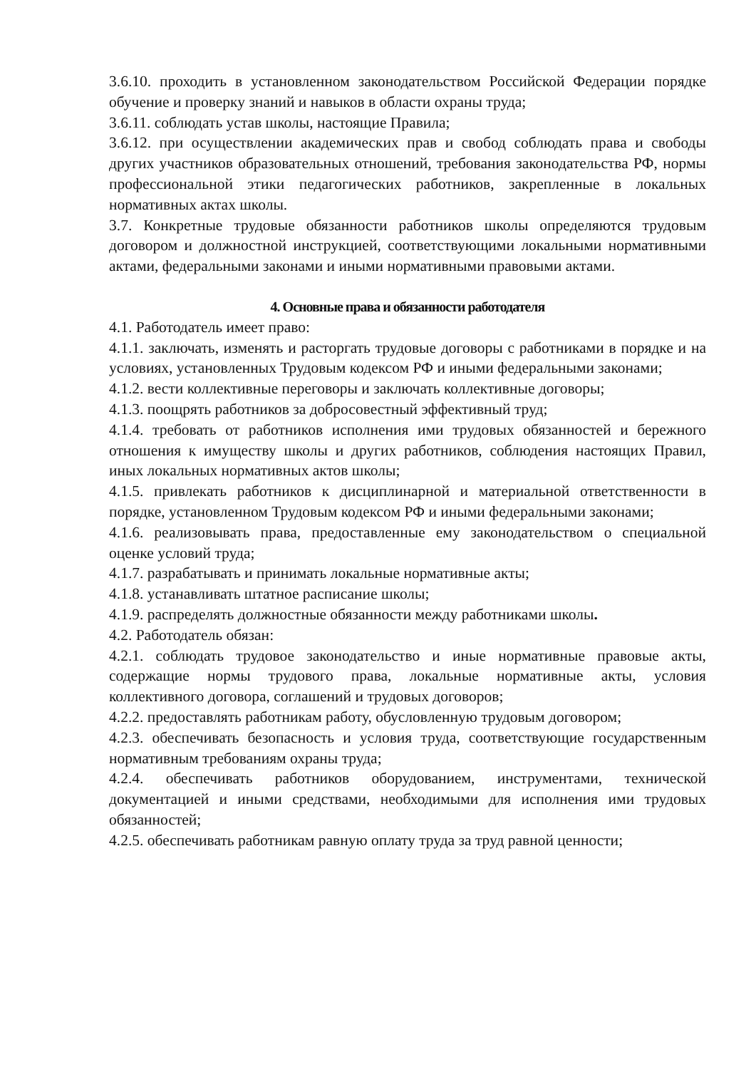3.6.10. проходить в установленном законодательством Российской Федерации порядке обучение и проверку знаний и навыков в области охраны труда;
3.6.11. соблюдать устав школы, настоящие Правила;
3.6.12. при осуществлении академических прав и свобод соблюдать права и свободы других участников образовательных отношений, требования законодательства РФ, нормы профессиональной этики педагогических работников, закрепленные в локальных нормативных актах школы.
3.7. Конкретные трудовые обязанности работников школы определяются трудовым договором и должностной инструкцией, соответствующими локальными нормативными актами, федеральными законами и иными нормативными правовыми актами.
4. Основные права и обязанности работодателя
4.1. Работодатель имеет право:
4.1.1. заключать, изменять и расторгать трудовые договоры с работниками в порядке и на условиях, установленных Трудовым кодексом РФ и иными федеральными законами;
4.1.2. вести коллективные переговоры и заключать коллективные договоры;
4.1.3. поощрять работников за добросовестный эффективный труд;
4.1.4. требовать от работников исполнения ими трудовых обязанностей и бережного отношения к имуществу школы и других работников, соблюдения настоящих Правил, иных локальных нормативных актов школы;
4.1.5. привлекать работников к дисциплинарной и материальной ответственности в порядке, установленном Трудовым кодексом РФ и иными федеральными законами;
4.1.6. реализовывать права, предоставленные ему законодательством о специальной оценке условий труда;
4.1.7. разрабатывать и принимать локальные нормативные акты;
4.1.8. устанавливать штатное расписание школы;
4.1.9. распределять должностные обязанности между работниками школы.
4.2. Работодатель обязан:
4.2.1. соблюдать трудовое законодательство и иные нормативные правовые акты, содержащие нормы трудового права, локальные нормативные акты, условия коллективного договора, соглашений и трудовых договоров;
4.2.2. предоставлять работникам работу, обусловленную трудовым договором;
4.2.3. обеспечивать безопасность и условия труда, соответствующие государственным нормативным требованиям охраны труда;
4.2.4. обеспечивать работников оборудованием, инструментами, технической документацией и иными средствами, необходимыми для исполнения ими трудовых обязанностей;
4.2.5. обеспечивать работникам равную оплату труда за труд равной ценности;